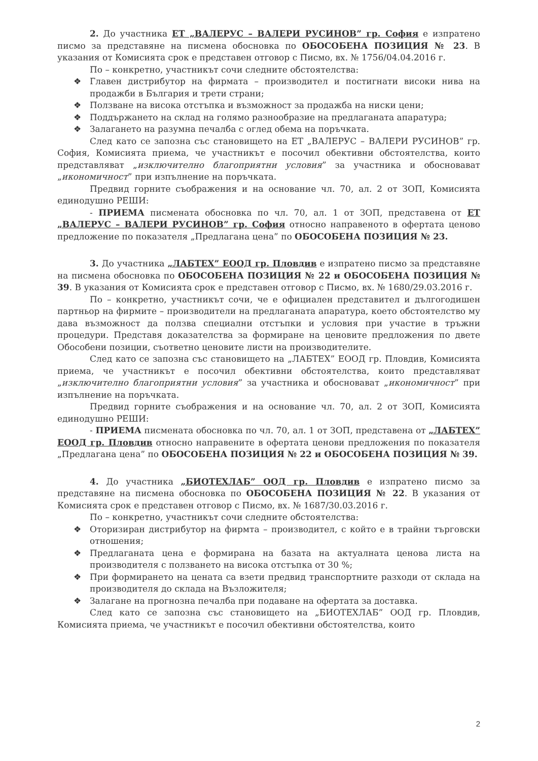2. До участника ЕТ „ВАЛЕРУС – ВАЛЕРИ РУСИНОВ” гр. София е изпратено писмо за представяне на писмена обосновка по ОБОСОБЕНА ПОЗИЦИЯ № 23. В указания от Комисията срок е представен отговор с Писмо, вх. № 1756/04.04.2016 г.
По – конкретно, участникът сочи следните обстоятелства:
❖ Главен дистрибутор на фирмата – производител и постигнати високи нива на продажби в България и трети страни;
❖ Ползване на висока отстъпка и възможност за продажба на ниски цени;
❖ Поддържането на склад на голямо разнообразие на предлаганата апаратура;
❖ Залагането на разумна печалба с оглед обема на поръчката.
След като се запозна със становището на ЕТ „ВАЛЕРУС – ВАЛЕРИ РУСИНОВ” гр. София, Комисията приема, че участникът е посочил обективни обстоятелства, които представляват „изключително благоприятни условия” за участника и обосновават „икономичност” при изпълнение на поръчката.
Предвид горните съображения и на основание чл. 70, ал. 2 от ЗОП, Комисията единодушно РЕШИ:
- ПРИЕМА писмената обосновка по чл. 70, ал. 1 от ЗОП, представена от ЕТ „ВАЛЕРУС – ВАЛЕРИ РУСИНОВ” гр. София относно направеното в офертата ценово предложение по показателя „Предлагана цена” по ОБОСОБЕНА ПОЗИЦИЯ № 23.
3. До участника „ЛАБТЕХ” ЕООД гр. Пловдив е изпратено писмо за представяне на писмена обосновка по ОБОСОБЕНА ПОЗИЦИЯ № 22 и ОБОСОБЕНА ПОЗИЦИЯ № 39. В указания от Комисията срок е представен отговор с Писмо, вх. № 1680/29.03.2016 г.
По – конкретно, участникът сочи, че е официален представител и дългогодишен партньор на фирмите – производители на предлаганата апаратура, което обстоятелство му дава възможност да ползва специални отстъпки и условия при участие в тръжни процедури. Представя доказателства за формиране на ценовите предложения по двете Обособени позиции, съответно ценовите листи на производителите.
След като се запозна със становището на „ЛАБТЕХ” ЕООД гр. Пловдив, Комисията приема, че участникът е посочил обективни обстоятелства, които представляват „изключително благоприятни условия” за участника и обосновават „икономичност” при изпълнение на поръчката.
Предвид горните съображения и на основание чл. 70, ал. 2 от ЗОП, Комисията единодушно РЕШИ:
- ПРИЕМА писмената обосновка по чл. 70, ал. 1 от ЗОП, представена от „ЛАБТЕХ” ЕООД гр. Пловдив относно направените в офертата ценови предложения по показателя „Предлагана цена” по ОБОСОБЕНА ПОЗИЦИЯ № 22 и ОБОСОБЕНА ПОЗИЦИЯ № 39.
4. До участника „БИОТЕХЛАБ” ООД гр. Пловдив е изпратено писмо за представяне на писмена обосновка по ОБОСОБЕНА ПОЗИЦИЯ № 22. В указания от Комисията срок е представен отговор с Писмо, вх. № 1687/30.03.2016 г.
По – конкретно, участникът сочи следните обстоятелства:
❖ Оторизиран дистрибутор на фирмта – производител, с който е в трайни търговски отношения;
❖ Предлаганата цена е формирана на базата на актуалната ценова листа на производителя с ползването на висока отстъпка от 30 %;
❖ При формирането на цената са взети предвид транспортните разходи от склада на производителя до склада на Възложителя;
❖ Залагане на прогнозна печалба при подаване на офертата за доставка.
След като се запозна със становището на „БИОТЕХЛАБ” ООД гр. Пловдив, Комисията приема, че участникът е посочил обективни обстоятелства, които
2